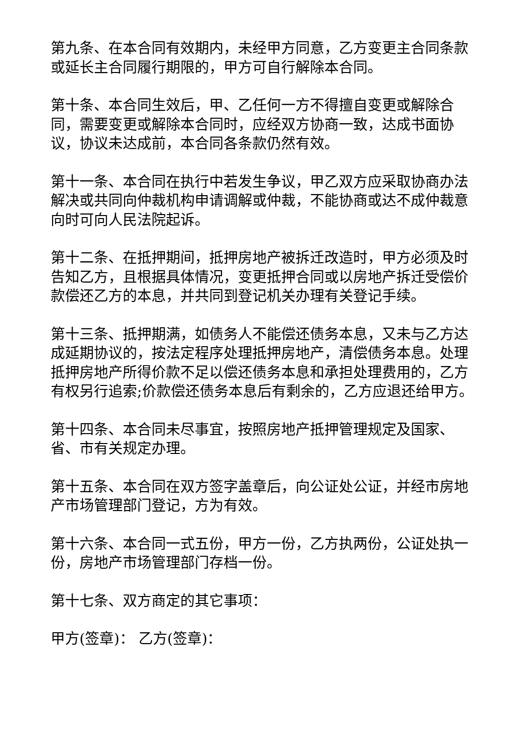第九条、在本合同有效期内，未经甲方同意，乙方变更主合同条款或延长主合同履行期限的，甲方可自行解除本合同。
第十条、本合同生效后，甲、乙任何一方不得擅自变更或解除合同，需要变更或解除本合同时，应经双方协商一致，达成书面协议，协议未达成前，本合同各条款仍然有效。
第十一条、本合同在执行中若发生争议，甲乙双方应采取协商办法解决或共同向仲裁机构申请调解或仲裁，不能协商或达不成仲裁意向时可向人民法院起诉。
第十二条、在抵押期间，抵押房地产被拆迁改造时，甲方必须及时告知乙方，且根据具体情况，变更抵押合同或以房地产拆迁受偿价款偿还乙方的本息，并共同到登记机关办理有关登记手续。
第十三条、抵押期满，如债务人不能偿还债务本息，又未与乙方达成延期协议的，按法定程序处理抵押房地产，清偿债务本息。处理抵押房地产所得价款不足以偿还债务本息和承担处理费用的，乙方有权另行追索;价款偿还债务本息后有剩余的，乙方应退还给甲方。
第十四条、本合同未尽事宜，按照房地产抵押管理规定及国家、省、市有关规定办理。
第十五条、本合同在双方签字盖章后，向公证处公证，并经市房地产市场管理部门登记，方为有效。
第十六条、本合同一式五份，甲方一份，乙方执两份，公证处执一份，房地产市场管理部门存档一份。
第十七条、双方商定的其它事项：
甲方(签章)： 乙方(签章)：